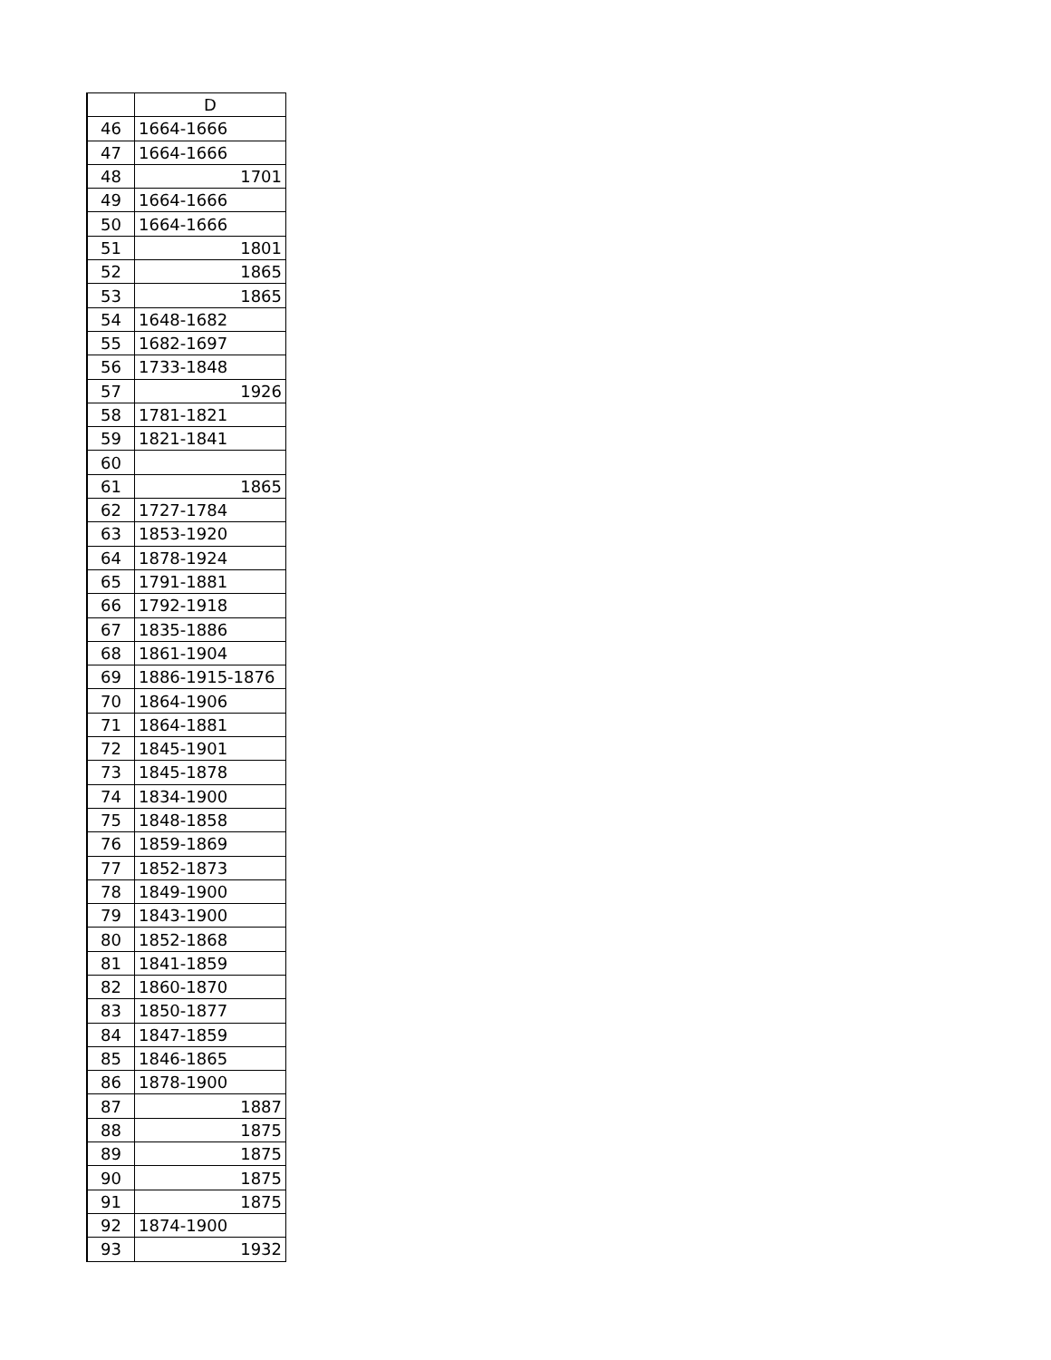| | D |
| --- | --- |
| 46 | 1664-1666 |
| 47 | 1664-1666 |
| 48 | 1701 |
| 49 | 1664-1666 |
| 50 | 1664-1666 |
| 51 | 1801 |
| 52 | 1865 |
| 53 | 1865 |
| 54 | 1648-1682 |
| 55 | 1682-1697 |
| 56 | 1733-1848 |
| 57 | 1926 |
| 58 | 1781-1821 |
| 59 | 1821-1841 |
| 60 | |
| 61 | 1865 |
| 62 | 1727-1784 |
| 63 | 1853-1920 |
| 64 | 1878-1924 |
| 65 | 1791-1881 |
| 66 | 1792-1918 |
| 67 | 1835-1886 |
| 68 | 1861-1904 |
| 69 | 1886-1915-1876 |
| 70 | 1864-1906 |
| 71 | 1864-1881 |
| 72 | 1845-1901 |
| 73 | 1845-1878 |
| 74 | 1834-1900 |
| 75 | 1848-1858 |
| 76 | 1859-1869 |
| 77 | 1852-1873 |
| 78 | 1849-1900 |
| 79 | 1843-1900 |
| 80 | 1852-1868 |
| 81 | 1841-1859 |
| 82 | 1860-1870 |
| 83 | 1850-1877 |
| 84 | 1847-1859 |
| 85 | 1846-1865 |
| 86 | 1878-1900 |
| 87 | 1887 |
| 88 | 1875 |
| 89 | 1875 |
| 90 | 1875 |
| 91 | 1875 |
| 92 | 1874-1900 |
| 93 | 1932 |